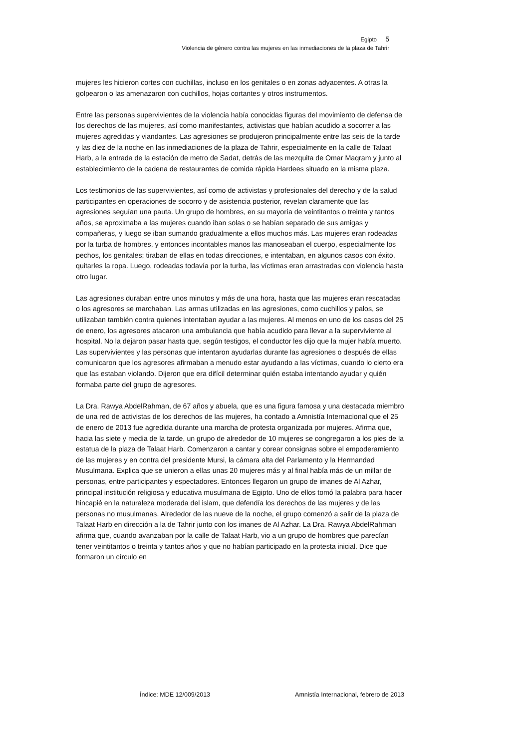Egipto 5
Violencia de género contra las mujeres en las inmediaciones de la plaza de Tahrir
mujeres les hicieron cortes con cuchillas, incluso en los genitales o en zonas adyacentes. A otras la golpearon o las amenazaron con cuchillos, hojas cortantes y otros instrumentos.
Entre las personas supervivientes de la violencia había conocidas figuras del movimiento de defensa de los derechos de las mujeres, así como manifestantes, activistas que habían acudido a socorrer a las mujeres agredidas y viandantes. Las agresiones se produjeron principalmente entre las seis de la tarde y las diez de la noche en las inmediaciones de la plaza de Tahrir, especialmente en la calle de Talaat Harb, a la entrada de la estación de metro de Sadat, detrás de las mezquita de Omar Maqram y junto al establecimiento de la cadena de restaurantes de comida rápida Hardees situado en la misma plaza.
Los testimonios de las supervivientes, así como de activistas y profesionales del derecho y de la salud participantes en operaciones de socorro y de asistencia posterior, revelan claramente que las agresiones seguían una pauta. Un grupo de hombres, en su mayoría de veintitantos o treinta y tantos años, se aproximaba a las mujeres cuando iban solas o se habían separado de sus amigas y compañeras, y luego se iban sumando gradualmente a ellos muchos más. Las mujeres eran rodeadas por la turba de hombres, y entonces incontables manos las manoseaban el cuerpo, especialmente los pechos, los genitales; tiraban de ellas en todas direcciones, e intentaban, en algunos casos con éxito, quitarles la ropa. Luego, rodeadas todavía por la turba, las víctimas eran arrastradas con violencia hasta otro lugar.
Las agresiones duraban entre unos minutos y más de una hora, hasta que las mujeres eran rescatadas o los agresores se marchaban. Las armas utilizadas en las agresiones, como cuchillos y palos, se utilizaban también contra quienes intentaban ayudar a las mujeres. Al menos en uno de los casos del 25 de enero, los agresores atacaron una ambulancia que había acudido para llevar a la superviviente al hospital. No la dejaron pasar hasta que, según testigos, el conductor les dijo que la mujer había muerto. Las supervivientes y las personas que intentaron ayudarlas durante las agresiones o después de ellas comunicaron que los agresores afirmaban a menudo estar ayudando a las víctimas, cuando lo cierto era que las estaban violando. Dijeron que era difícil determinar quién estaba intentando ayudar y quién formaba parte del grupo de agresores.
La Dra. Rawya AbdelRahman, de 67 años y abuela, que es una figura famosa y una destacada miembro de una red de activistas de los derechos de las mujeres, ha contado a Amnistía Internacional que el 25 de enero de 2013 fue agredida durante una marcha de protesta organizada por mujeres. Afirma que, hacia las siete y media de la tarde, un grupo de alrededor de 10 mujeres se congregaron a los pies de la estatua de la plaza de Talaat Harb. Comenzaron a cantar y corear consignas sobre el empoderamiento de las mujeres y en contra del presidente Mursi, la cámara alta del Parlamento y la Hermandad Musulmana. Explica que se unieron a ellas unas 20 mujeres más y al final había más de un millar de personas, entre participantes y espectadores. Entonces llegaron un grupo de imanes de Al Azhar, principal institución religiosa y educativa musulmana de Egipto. Uno de ellos tomó la palabra para hacer hincapié en la naturaleza moderada del islam, que defendía los derechos de las mujeres y de las personas no musulmanas. Alrededor de las nueve de la noche, el grupo comenzó a salir de la plaza de Talaat Harb en dirección a la de Tahrir junto con los imanes de Al Azhar. La Dra. Rawya AbdelRahman afirma que, cuando avanzaban por la calle de Talaat Harb, vio a un grupo de hombres que parecían tener veintitantos o treinta y tantos años y que no habían participado en la protesta inicial. Dice que formaron un círculo en
Índice: MDE 12/009/2013 Amnistía Internacional, febrero de 2013